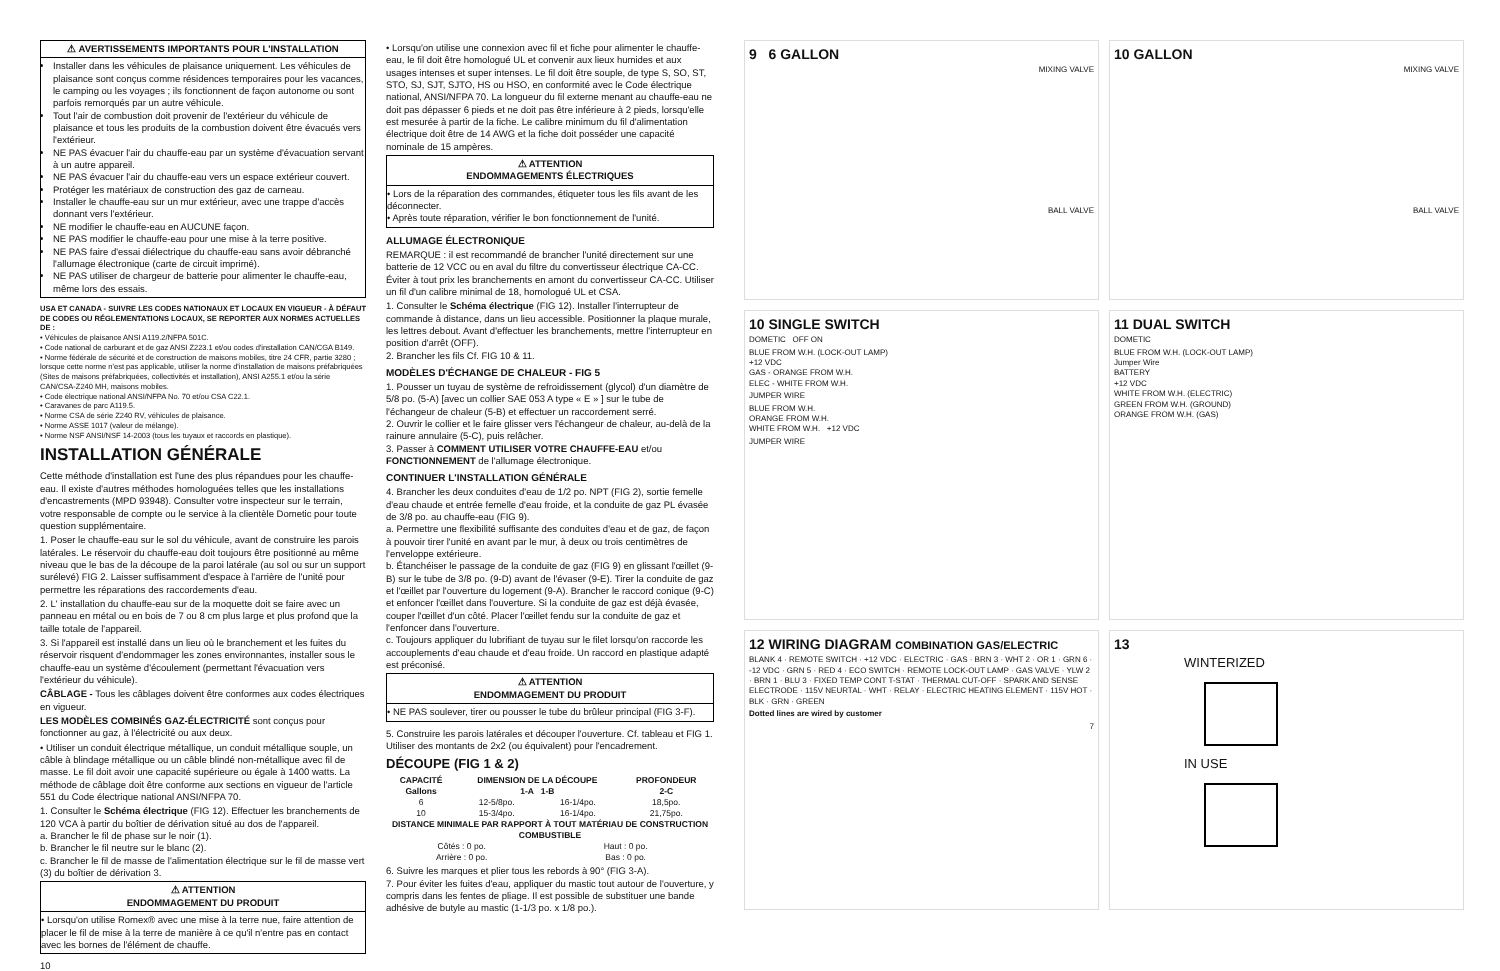⚠ AVERTISSEMENTS IMPORTANTS POUR L'INSTALLATION
Installer dans les véhicules de plaisance uniquement. Les véhicules de plaisance sont conçus comme résidences temporaires pour les vacances, le camping ou les voyages ; ils fonctionnent de façon autonome ou sont parfois remorqués par un autre véhicule.
Tout l'air de combustion doit provenir de l'extérieur du véhicule de plaisance et tous les produits de la combustion doivent être évacués vers l'extérieur.
NE PAS évacuer l'air du chauffe-eau par un système d'évacuation servant à un autre appareil.
NE PAS évacuer l'air du chauffe-eau vers un espace extérieur couvert.
Protéger les matériaux de construction des gaz de carneau.
Installer le chauffe-eau sur un mur extérieur, avec une trappe d'accès donnant vers l'extérieur.
NE modifier le chauffe-eau en AUCUNE façon.
NE PAS modifier le chauffe-eau pour une mise à la terre positive.
NE PAS faire d'essai diélectrique du chauffe-eau sans avoir débranché l'allumage électronique (carte de circuit imprimé).
NE PAS utiliser de chargeur de batterie pour alimenter le chauffe-eau, même lors des essais.
USA ET CANADA - SUIVRE LES CODES NATIONAUX ET LOCAUX EN VIGUEUR - À DÉFAUT DE CODES OU RÉGLEMENTATIONS LOCAUX, SE REPORTER AUX NORMES ACTUELLES DE :
• Véhicules de plaisance ANSI A119.2/NFPA 501C.
• Code national de carburant et de gaz ANSI Z223.1 et/ou codes d'installation CAN/CGA B149.
• Norme fédérale de sécurité et de construction de maisons mobiles, titre 24 CFR, partie 3280 ; lorsque cette norme n'est pas applicable, utiliser la norme d'installation de maisons préfabriquées (Sites de maisons préfabriquées, collectivités et installation), ANSI A255.1 et/ou la série CAN/CSA-Z240 MH, maisons mobiles.
• Code électrique national ANSI/NFPA No. 70 et/ou CSA C22.1.
• Caravanes de parc A119.5.
• Norme CSA de série Z240 RV, véhicules de plaisance.
• Norme ASSE 1017 (valeur de mélange).
• Norme NSF ANSI/NSF 14-2003 (tous les tuyaux et raccords en plastique).
INSTALLATION GÉNÉRALE
Cette méthode d'installation est l'une des plus répandues pour les chauffe-eau. Il existe d'autres méthodes homologuées telles que les installations d'encastrements (MPD 93948). Consulter votre inspecteur sur le terrain, votre responsable de compte ou le service à la clientèle Dometic pour toute question supplémentaire.
1. Poser le chauffe-eau sur le sol du véhicule, avant de construire les parois latérales. Le réservoir du chauffe-eau doit toujours être positionné au même niveau que le bas de la découpe de la paroi latérale (au sol ou sur un support surélevé) FIG 2. Laisser suffisamment d'espace à l'arrière de l'unité pour permettre les réparations des raccordements d'eau.
2. L' installation du chauffe-eau sur de la moquette doit se faire avec un panneau en métal ou en bois de 7 ou 8 cm plus large et plus profond que la taille totale de l'appareil.
3. Si l'appareil est installé dans un lieu où le branchement et les fuites du réservoir risquent d'endommager les zones environnantes, installer sous le chauffe-eau un système d'écoulement (permettant l'évacuation vers l'extérieur du véhicule).
CÂBLAGE - Tous les câblages doivent être conformes aux codes électriques en vigueur.
LES MODÈLES COMBINÉS GAZ-ÉLECTRICITÉ sont conçus pour fonctionner au gaz, à l'électricité ou aux deux.
• Utiliser un conduit électrique métallique, un conduit métallique souple, un câble à blindage métallique ou un câble blindé non-métallique avec fil de masse. Le fil doit avoir une capacité supérieure ou égale à 1400 watts. La méthode de câblage doit être conforme aux sections en vigueur de l'article 551 du Code électrique national ANSI/NFPA 70.
1. Consulter le Schéma électrique (FIG 12). Effectuer les branchements de 120 VCA à partir du boîtier de dérivation situé au dos de l'appareil.
a. Brancher le fil de phase sur le noir (1).
b. Brancher le fil neutre sur le blanc (2).
c. Brancher le fil de masse de l'alimentation électrique sur le fil de masse vert (3) du boîtier de dérivation 3.
⚠ ATTENTION
ENDOMMAGEMENT DU PRODUIT
• Lorsqu'on utilise Romex® avec une mise à la terre nue, faire attention de placer le fil de mise à la terre de manière à ce qu'il n'entre pas en contact avec les bornes de l'élément de chauffe.
10
• Lorsqu'on utilise une connexion avec fil et fiche pour alimenter le chauffe-eau, le fil doit être homologué UL et convenir aux lieux humides et aux usages intenses et super intenses. Le fil doit être souple, de type S, SO, ST, STO, SJ, SJT, SJTO, HS ou HSO, en conformité avec le Code électrique national, ANSI/NFPA 70. La longueur du fil externe menant au chauffe-eau ne doit pas dépasser 6 pieds et ne doit pas être inférieure à 2 pieds, lorsqu'elle est mesurée à partir de la fiche. Le calibre minimum du fil d'alimentation électrique doit être de 14 AWG et la fiche doit posséder une capacité nominale de 15 ampères.
⚠ ATTENTION
ENDOMMAGEMENTS ÉLECTRIQUES
• Lors de la réparation des commandes, étiqueter tous les fils avant de les déconnecter.
• Après toute réparation, vérifier le bon fonctionnement de l'unité.
ALLUMAGE ÉLECTRONIQUE
REMARQUE : il est recommandé de brancher l'unité directement sur une batterie de 12 VCC ou en aval du filtre du convertisseur électrique CA-CC. Éviter à tout prix les branchements en amont du convertisseur CA-CC. Utiliser un fil d'un calibre minimal de 18, homologué UL et CSA.
1. Consulter le Schéma électrique (FIG 12). Installer l'interrupteur de commande à distance, dans un lieu accessible. Positionner la plaque murale, les lettres debout. Avant d'effectuer les branchements, mettre l'interrupteur en position d'arrêt (OFF).
2. Brancher les fils Cf. FIG 10 & 11.
MODÈLES D'ÉCHANGE DE CHALEUR - FIG 5
1. Pousser un tuyau de système de refroidissement (glycol) d'un diamètre de 5/8 po. (5-A) [avec un collier SAE 053 A type « E » ] sur le tube de l'échangeur de chaleur (5-B) et effectuer un raccordement serré.
2. Ouvrir le collier et le faire glisser vers l'échangeur de chaleur, au-delà de la rainure annulaire (5-C), puis relâcher.
3. Passer à COMMENT UTILISER VOTRE CHAUFFE-EAU et/ou FONCTIONNEMENT de l'allumage électronique.
CONTINUER L'INSTALLATION GÉNÉRALE
4. Brancher les deux conduites d'eau de 1/2 po. NPT (FIG 2), sortie femelle d'eau chaude et entrée femelle d'eau froide, et la conduite de gaz PL évasée de 3/8 po. au chauffe-eau (FIG 9).
a. Permettre une flexibilité suffisante des conduites d'eau et de gaz, de façon à pouvoir tirer l'unité en avant par le mur, à deux ou trois centimètres de l'enveloppe extérieure.
b. Étanchéiser le passage de la conduite de gaz (FIG 9) en glissant l'œillet (9-B) sur le tube de 3/8 po. (9-D) avant de l'évaser (9-E). Tirer la conduite de gaz et l'œillet par l'ouverture du logement (9-A). Brancher le raccord conique (9-C) et enfoncer l'œillet dans l'ouverture. Si la conduite de gaz est déjà évasée, couper l'œillet d'un côté. Placer l'œillet fendu sur la conduite de gaz et l'enfoncer dans l'ouverture.
c. Toujours appliquer du lubrifiant de tuyau sur le filet lorsqu'on raccorde les accouplements d'eau chaude et d'eau froide. Un raccord en plastique adapté est préconisé.
⚠ ATTENTION
ENDOMMAGEMENT DU PRODUIT
• NE PAS soulever, tirer ou pousser le tube du brûleur principal (FIG 3-F).
5. Construire les parois latérales et découper l'ouverture. Cf. tableau et FIG 1. Utiliser des montants de 2x2 (ou équivalent) pour l'encadrement.
DÉCOUPE (FIG 1 & 2)
| CAPACITÉ Gallons | DIMENSION DE LA DÉCOUPE 1-A 1-B | | PROFONDEUR 2-C |
| --- | --- | --- | --- |
| 6 | 12-5/8po. | 16-1/4po. | 18,5po. |
| 10 | 15-3/4po. | 16-1/4po. | 21,75po. |
| DISTANCE MINIMALE PAR RAPPORT À TOUT MATÉRIAU DE CONSTRUCTION COMBUSTIBLE | | | |
| Côtés : 0 po. | | Haut : 0 po. | |
| Arrière : 0 po. | | Bas : 0 po. | |
6. Suivre les marques et plier tous les rebords à 90° (FIG 3-A).
7. Pour éviter les fuites d'eau, appliquer du mastic tout autour de l'ouverture, y compris dans les fentes de pliage. Il est possible de substituer une bande adhésive de butyle au mastic (1-1/3 po. x 1/8 po.).
9 6 GALLON
MIXING VALVE
BALL VALVE
10 GALLON
MIXING VALVE
BALL VALVE
10 SINGLE SWITCH
DOMETIC OFF ON
BLUE FROM W.H. (LOCK-OUT LAMP)
+12 VDC
GAS - ORANGE FROM W.H.
ELEC - WHITE FROM W.H.
JUMPER WIRE
BLUE FROM W.H.
ORANGE FROM W.H.
WHITE FROM W.H. +12 VDC
JUMPER WIRE
11 DUAL SWITCH
DOMETIC
BLUE FROM W.H. (LOCK-OUT LAMP)
Jumper Wire
BATTERY
+12 VDC
WHITE FROM W.H. (ELECTRIC)
GREEN FROM W.H. (GROUND)
ORANGE FROM W.H. (GAS)
12 WIRING DIAGRAM COMBINATION GAS/ELECTRIC
BLANK 4 · REMOTE SWITCH · +12 VDC · ELECTRIC · GAS · BRN 3 · WHT 2 · OR 1 · GRN 6 · -12 VDC · GRN 5 · RED 4 · ECO SWITCH · REMOTE LOCK-OUT LAMP · GAS VALVE · YLW 2 · BRN 1 · BLU 3 · FIXED TEMP CONT T-STAT · THERMAL CUT-OFF · SPARK AND SENSE ELECTRODE · 115V NEURTAL · WHT · RELAY · ELECTRIC HEATING ELEMENT · 115V HOT · BLK · GRN · GREEN
Dotted lines are wired by customer
7
13
WINTERIZED
IN USE